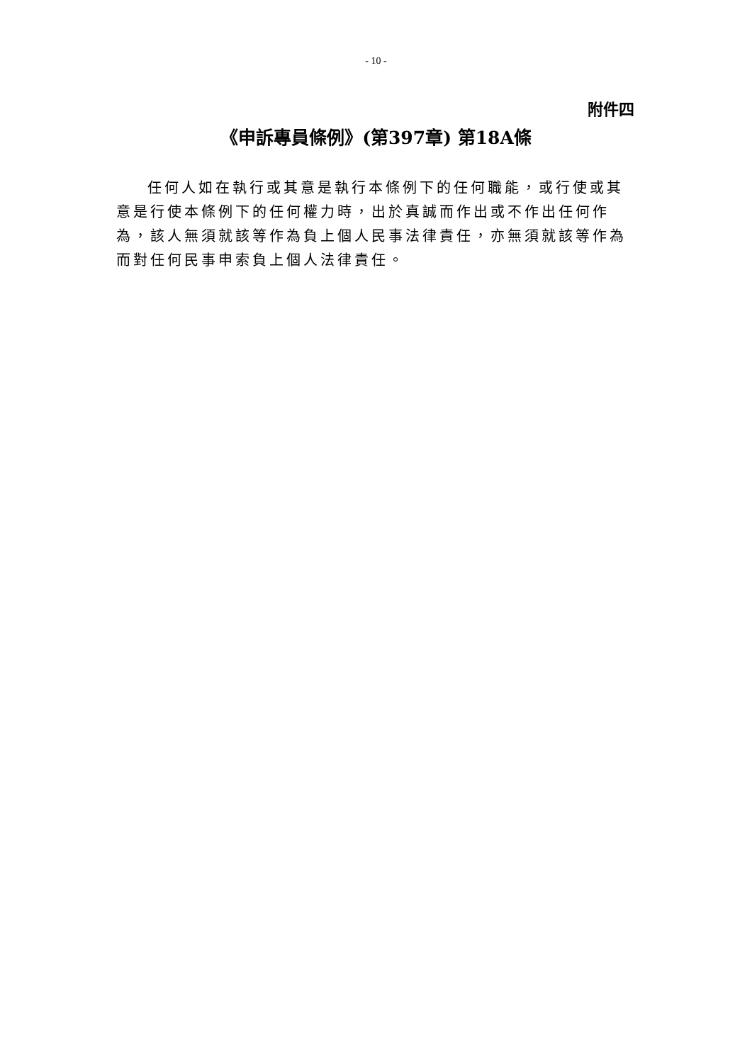- 10 -
附件四
《申訴專員條例》(第397章) 第18A條
任何人如在執行或其意是執行本條例下的任何職能，或行使或其意是行使本條例下的任何權力時，出於真誠而作出或不作出任何作為，該人無須就該等作為負上個人民事法律責任，亦無須就該等作為而對任何民事申索負上個人法律責任。